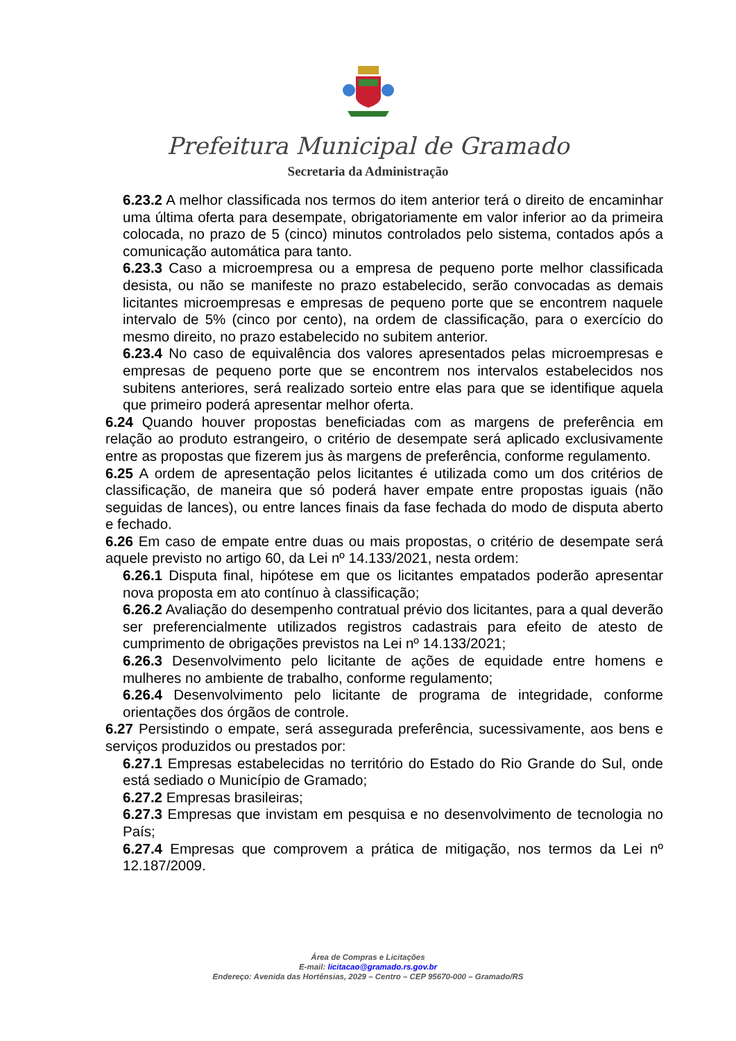Prefeitura Municipal de Gramado
Secretaria da Administração
6.23.2 A melhor classificada nos termos do item anterior terá o direito de encaminhar uma última oferta para desempate, obrigatoriamente em valor inferior ao da primeira colocada, no prazo de 5 (cinco) minutos controlados pelo sistema, contados após a comunicação automática para tanto.
6.23.3 Caso a microempresa ou a empresa de pequeno porte melhor classificada desista, ou não se manifeste no prazo estabelecido, serão convocadas as demais licitantes microempresas e empresas de pequeno porte que se encontrem naquele intervalo de 5% (cinco por cento), na ordem de classificação, para o exercício do mesmo direito, no prazo estabelecido no subitem anterior.
6.23.4 No caso de equivalência dos valores apresentados pelas microempresas e empresas de pequeno porte que se encontrem nos intervalos estabelecidos nos subitens anteriores, será realizado sorteio entre elas para que se identifique aquela que primeiro poderá apresentar melhor oferta.
6.24 Quando houver propostas beneficiadas com as margens de preferência em relação ao produto estrangeiro, o critério de desempate será aplicado exclusivamente entre as propostas que fizerem jus às margens de preferência, conforme regulamento.
6.25 A ordem de apresentação pelos licitantes é utilizada como um dos critérios de classificação, de maneira que só poderá haver empate entre propostas iguais (não seguidas de lances), ou entre lances finais da fase fechada do modo de disputa aberto e fechado.
6.26 Em caso de empate entre duas ou mais propostas, o critério de desempate será aquele previsto no artigo 60, da Lei nº 14.133/2021, nesta ordem:
6.26.1 Disputa final, hipótese em que os licitantes empatados poderão apresentar nova proposta em ato contínuo à classificação;
6.26.2 Avaliação do desempenho contratual prévio dos licitantes, para a qual deverão ser preferencialmente utilizados registros cadastrais para efeito de atesto de cumprimento de obrigações previstos na Lei nº 14.133/2021;
6.26.3 Desenvolvimento pelo licitante de ações de equidade entre homens e mulheres no ambiente de trabalho, conforme regulamento;
6.26.4 Desenvolvimento pelo licitante de programa de integridade, conforme orientações dos órgãos de controle.
6.27 Persistindo o empate, será assegurada preferência, sucessivamente, aos bens e serviços produzidos ou prestados por:
6.27.1 Empresas estabelecidas no território do Estado do Rio Grande do Sul, onde está sediado o Município de Gramado;
6.27.2 Empresas brasileiras;
6.27.3 Empresas que invistam em pesquisa e no desenvolvimento de tecnologia no País;
6.27.4 Empresas que comprovem a prática de mitigação, nos termos da Lei nº 12.187/2009.
Área de Compras e Licitações
E-mail: licitacao@gramado.rs.gov.br
Endereço: Avenida das Hortênsias, 2029 – Centro – CEP 95670-000 – Gramado/RS